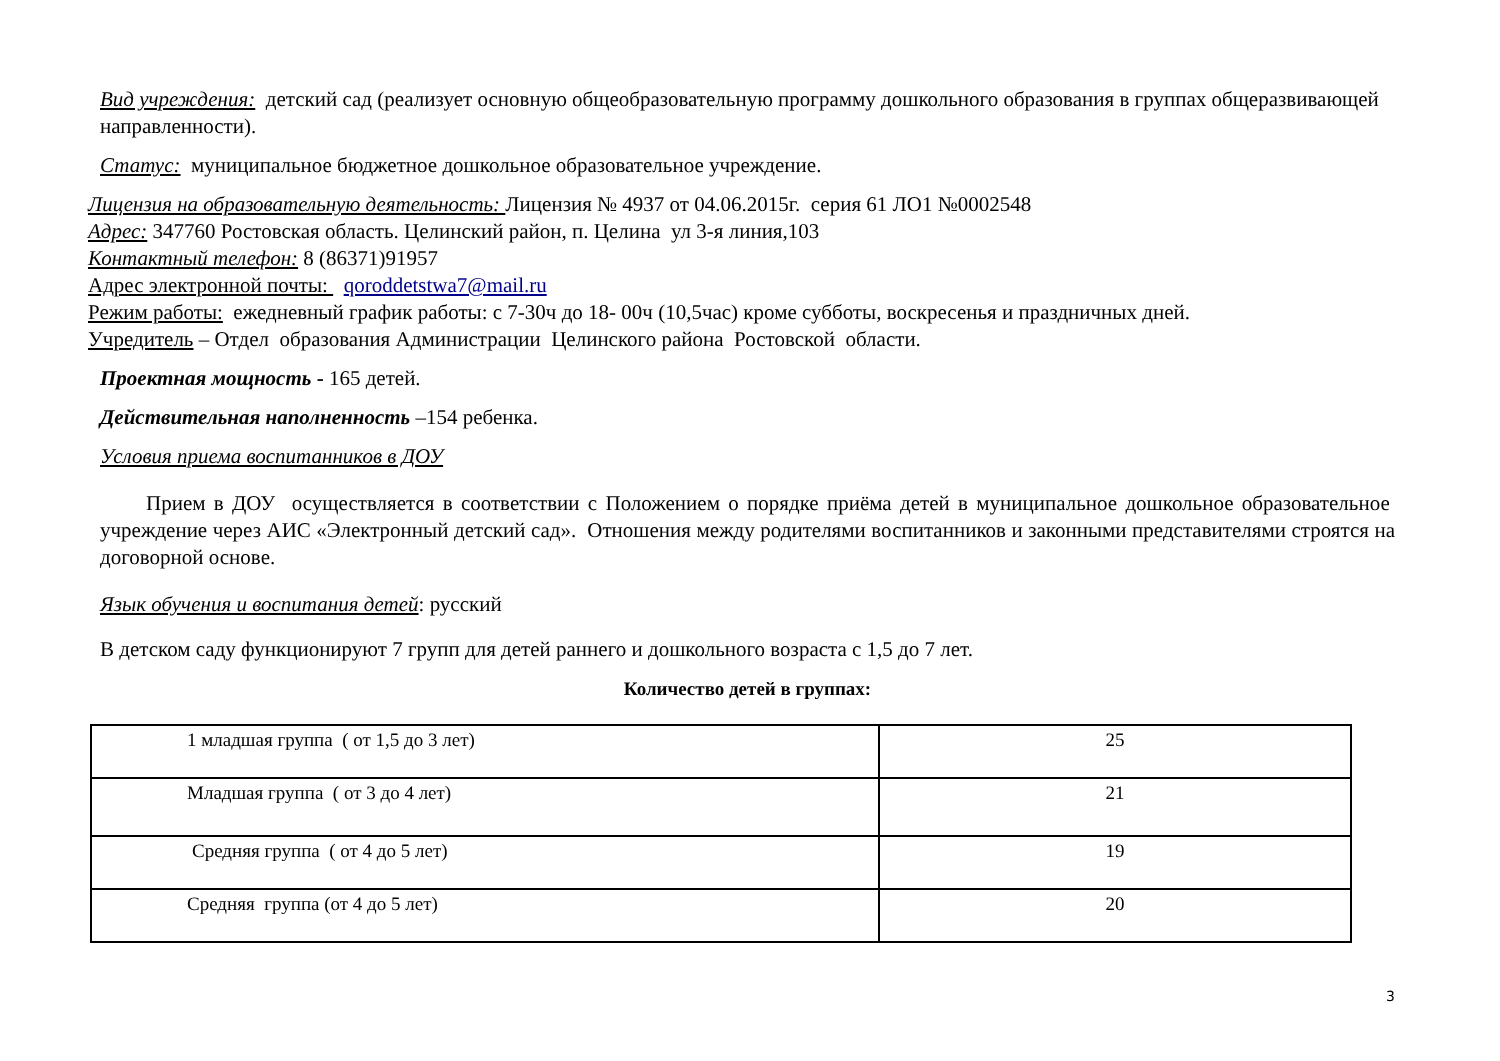Вид учреждения: детский сад (реализует основную общеобразовательную программу дошкольного образования в группах общеразвивающей направленности).
Статус: муниципальное бюджетное дошкольное образовательное учреждение.
Лицензия на образовательную деятельность: Лицензия № 4937 от 04.06.2015г. серия 61 ЛО1 №0002548
Адрес: 347760 Ростовская область. Целинский район, п. Целина ул 3-я линия,103
Контактный телефон: 8 (86371)91957
Адрес электронной почты: qoroddetstwa7@mail.ru
Режим работы: ежедневный график работы: с 7-30ч до 18- 00ч (10,5час) кроме субботы, воскресенья и праздничных дней.
Учредитель – Отдел образования Администрации Целинского района Ростовской области.
Проектная мощность - 165 детей.
Действительная наполненность –154 ребенка.
Условия приема воспитанников в ДОУ
Прием в ДОУ осуществляется в соответствии с Положением о порядке приёма детей в муниципальное дошкольное образовательное учреждение через АИС «Электронный детский сад». Отношения между родителями воспитанников и законными представителями строятся на договорной основе.
Язык обучения и воспитания детей: русский
В детском саду функционируют 7 групп для детей раннего и дошкольного возраста с 1,5 до 7 лет.
Количество детей в группах:
| 1 младшая группа ( от 1,5 до 3 лет) | 25 |
| Младшая группа ( от 3 до 4 лет) | 21 |
| Средняя группа ( от 4 до 5 лет) | 19 |
| Средняя группа (от 4 до 5 лет) | 20 |
3